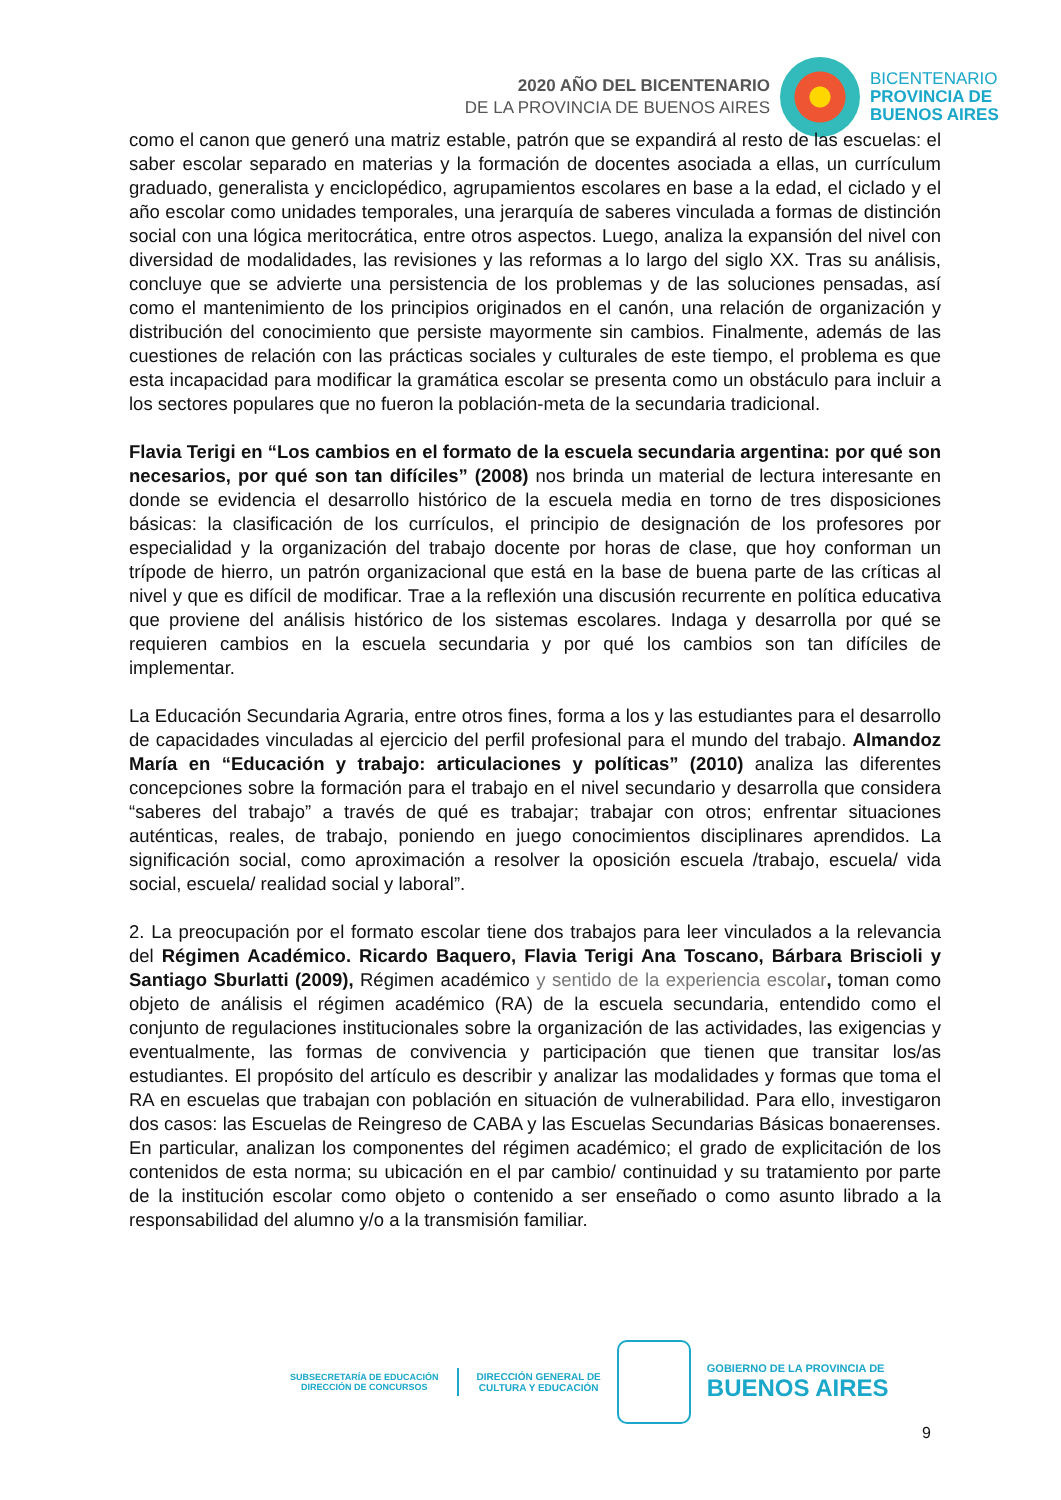2020 AÑO DEL BICENTENARIO
DE LA PROVINCIA DE BUENOS AIRES
BICENTENARIO
PROVINCIA DE
BUENOS AIRES
como el canon que generó una matriz estable, patrón que se expandirá al resto de las escuelas: el saber escolar separado en materias y la formación de docentes asociada a ellas, un currículum graduado, generalista y enciclopédico, agrupamientos escolares en base a la edad, el ciclado y el año escolar como unidades temporales, una jerarquía de saberes vinculada a formas de distinción social con una lógica meritocrática, entre otros aspectos. Luego, analiza la expansión del nivel con diversidad de modalidades, las revisiones y las reformas a lo largo del siglo XX. Tras su análisis, concluye que se advierte una persistencia de los problemas y de las soluciones pensadas, así como el mantenimiento de los principios originados en el canón, una relación de organización y distribución del conocimiento que persiste mayormente sin cambios. Finalmente, además de las cuestiones de relación con las prácticas sociales y culturales de este tiempo, el problema es que esta incapacidad para modificar la gramática escolar se presenta como un obstáculo para incluir a los sectores populares que no fueron la población-meta de la secundaria tradicional.
Flavia Terigi en “Los cambios en el formato de la escuela secundaria argentina: por qué son necesarios, por qué son tan difíciles” (2008) nos brinda un material de lectura interesante en donde se evidencia el desarrollo histórico de la escuela media en torno de tres disposiciones básicas: la clasificación de los currículos, el principio de designación de los profesores por especialidad y la organización del trabajo docente por horas de clase, que hoy conforman un trípode de hierro, un patrón organizacional que está en la base de buena parte de las críticas al nivel y que es difícil de modificar. Trae a la reflexión una discusión recurrente en política educativa que proviene del análisis histórico de los sistemas escolares. Indaga y desarrolla por qué se requieren cambios en la escuela secundaria y por qué los cambios son tan difíciles de implementar.
La Educación Secundaria Agraria, entre otros fines, forma a los y las estudiantes para el desarrollo de capacidades vinculadas al ejercicio del perfil profesional para el mundo del trabajo. Almandoz María en “Educación y trabajo: articulaciones y políticas” (2010) analiza las diferentes concepciones sobre la formación para el trabajo en el nivel secundario y desarrolla que considera “saberes del trabajo” a través de qué es trabajar; trabajar con otros; enfrentar situaciones auténticas, reales, de trabajo, poniendo en juego conocimientos disciplinares aprendidos. La significación social, como aproximación a resolver la oposición escuela /trabajo, escuela/ vida social, escuela/ realidad social y laboral”.
2. La preocupación por el formato escolar tiene dos trabajos para leer vinculados a la relevancia del Régimen Académico. Ricardo Baquero, Flavia Terigi Ana Toscano, Bárbara Briscioli y Santiago Sburlatti (2009), Régimen académico y sentido de la experiencia escolar, toman como objeto de análisis el régimen académico (RA) de la escuela secundaria, entendido como el conjunto de regulaciones institucionales sobre la organización de las actividades, las exigencias y eventualmente, las formas de convivencia y participación que tienen que transitar los/as estudiantes. El propósito del artículo es describir y analizar las modalidades y formas que toma el RA en escuelas que trabajan con población en situación de vulnerabilidad. Para ello, investigaron dos casos: las Escuelas de Reingreso de CABA y las Escuelas Secundarias Básicas bonaerenses. En particular, analizan los componentes del régimen académico; el grado de explicitación de los contenidos de esta norma; su ubicación en el par cambio/ continuidad y su tratamiento por parte de la institución escolar como objeto o contenido a ser enseñado o como asunto librado a la responsabilidad del alumno y/o a la transmisión familiar.
SUBSECRETARÍA DE EDUCACIÓN
DIRECCIÓN DE CONCURSOS
DIRECCIÓN GENERAL DE
CULTURA Y EDUCACIÓN
GOBIERNO DE LA PROVINCIA DE
BUENOS AIRES
9